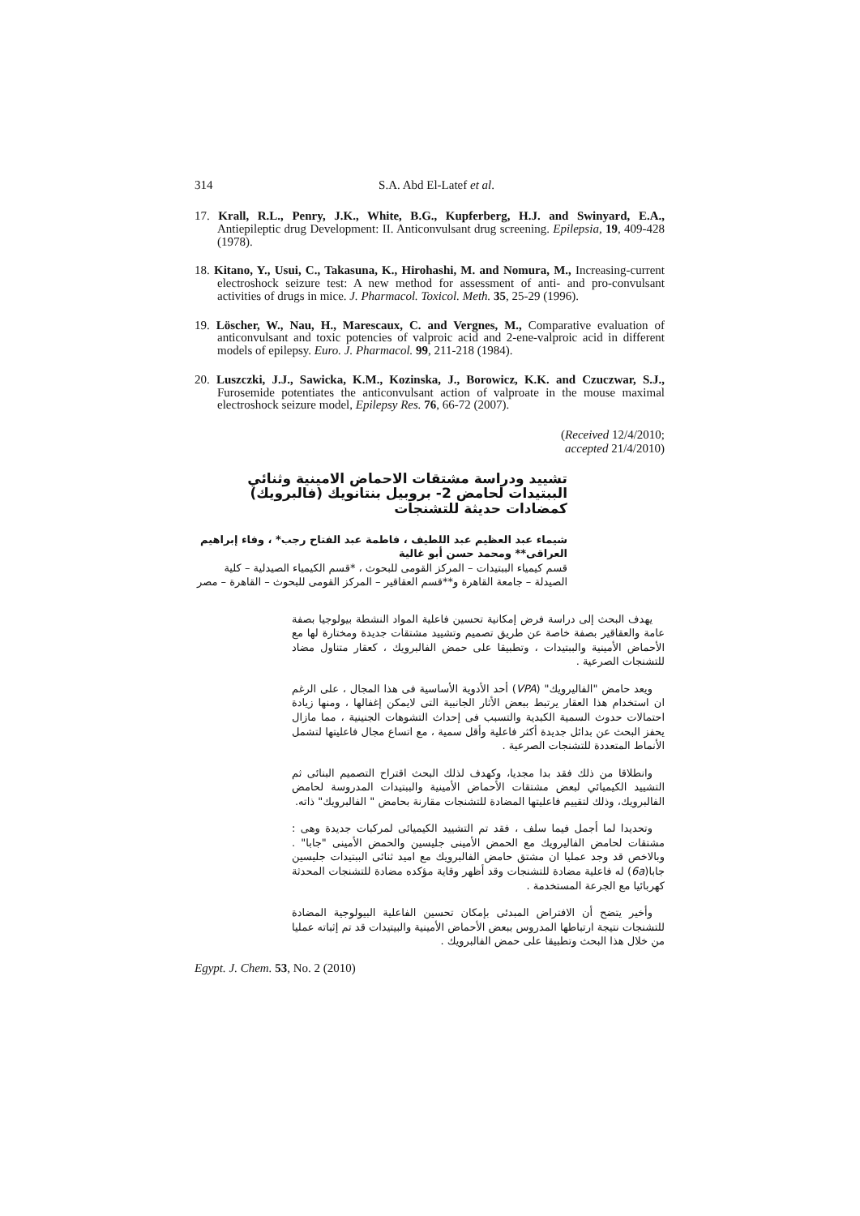314 S.A. Abd El-Latef et al.
17. Krall, R.L., Penry, J.K., White, B.G., Kupferberg, H.J. and Swinyard, E.A., Antiepileptic drug Development: II. Anticonvulsant drug screening. Epilepsia, 19, 409-428 (1978).
18. Kitano, Y., Usui, C., Takasuna, K., Hirohashi, M. and Nomura, M., Increasing-current electroshock seizure test: A new method for assessment of anti- and pro-convulsant activities of drugs in mice. J. Pharmacol. Toxicol. Meth. 35, 25-29 (1996).
19. Löscher, W., Nau, H., Marescaux, C. and Vergnes, M., Comparative evaluation of anticonvulsant and toxic potencies of valproic acid and 2-ene-valproic acid in different models of epilepsy. Euro. J. Pharmacol. 99, 211-218 (1984).
20. Luszczki, J.J., Sawicka, K.M., Kozinska, J., Borowicz, K.K. and Czuczwar, S.J., Furosemide potentiates the anticonvulsant action of valproate in the mouse maximal electroshock seizure model, Epilepsy Res. 76, 66-72 (2007).
(Received 12/4/2010;
accepted 21/4/2010)
تشييد ودراسة مشتقات الاحماض الامينية وثنائي الببتيدات لحامض 2- بروبيل بنتانويك (فالبرويك) كمضادات حديثة للتشنجات
شيماء عبد العظيم عبد اللطيف ، فاطمة عبد الفتاح رجب* ، وفاء إبراهيم العراقى** ومحمد حسن أبو غالية
قسم كيمياء الببتيدات – المركز القومى للبحوث ، *قسم الكيمياء الصيدلية – كلية الصيدلة – جامعة القاهرة و**قسم العقاقير – المركز القومى للبحوث – القاهرة – مصر
يهدف البحث إلى دراسة فرض إمكانية تحسين فاعلية المواد النشطة بيولوجيا بصفة عامة والعقاقير بصفة خاصة عن طريق تصميم وتشييد مشتقات جديدة ومختارة لها مع الأحماض الأمينية والببتيدات ، وتطبيقا على حمض الفالبرويك ، كعقار متناول مضاد للتشنجات الصرعية .
ويعد حامض "الفاليرويك" (VPA) أحد الأدوية الأساسية فى هذا المجال ، على الرغم ان استخدام هذا العقار يرتبط ببعض الأثار الجانبية التى لايمكن إغفالها ، ومنها زيادة احتمالات حدوث السمية الكبدية والتسبب فى إحداث التشوهات الجنينية ، مما مازال يحفز البحث عن بدائل جديدة أكثر فاعلية وأقل سمية ، مع اتساع مجال فاعليتها لتشمل الأنماط المتعددة للتشنجات الصرعية .
وانطلاقا من ذلك فقد بدا مجديا، وكهدف لذلك البحث اقتراح التصميم البنائى ثم التشييد الكيميائي لبعض مشتقات الأحماض الأمينية والببتيدات المدروسة لحامض الفالبرويك، وذلك لتقييم فاعليتها المضادة للتشنجات مقارنة بحامض " الفالبرويك" ذاته.
وتحديدا لما أجمل فيما سلف ، فقد تم التشييد الكيميائى لمركبات جديدة وهى : مشتقات لحامض الفاليرويك مع الحمض الأمينى جليسين والحمض الأمينى "جابا" . وبالاخص قد وجد عمليا ان مشتق حامض الفالبرويك مع اميد ثنائى الببتيدات جليسين جابا(6a) له فاعلية مضادة للتشنجات وقد أظهر وقاية مؤكده مضادة للتشنجات المحدثة كهربائيا مع الجرعة المستخدمة .
وأخير يتضح أن الافتراض المبدئى بإمكان تحسين الفاعلية البيولوجية المضادة للتشنجات نتيجة ارتباطها المدروس ببعض الأحماض الأمينية والبيتيدات قد تم إثباته عمليا من خلال هذا البحث وتطبيقا على حمض الفالبرويك .
Egypt. J. Chem. 53, No. 2 (2010)